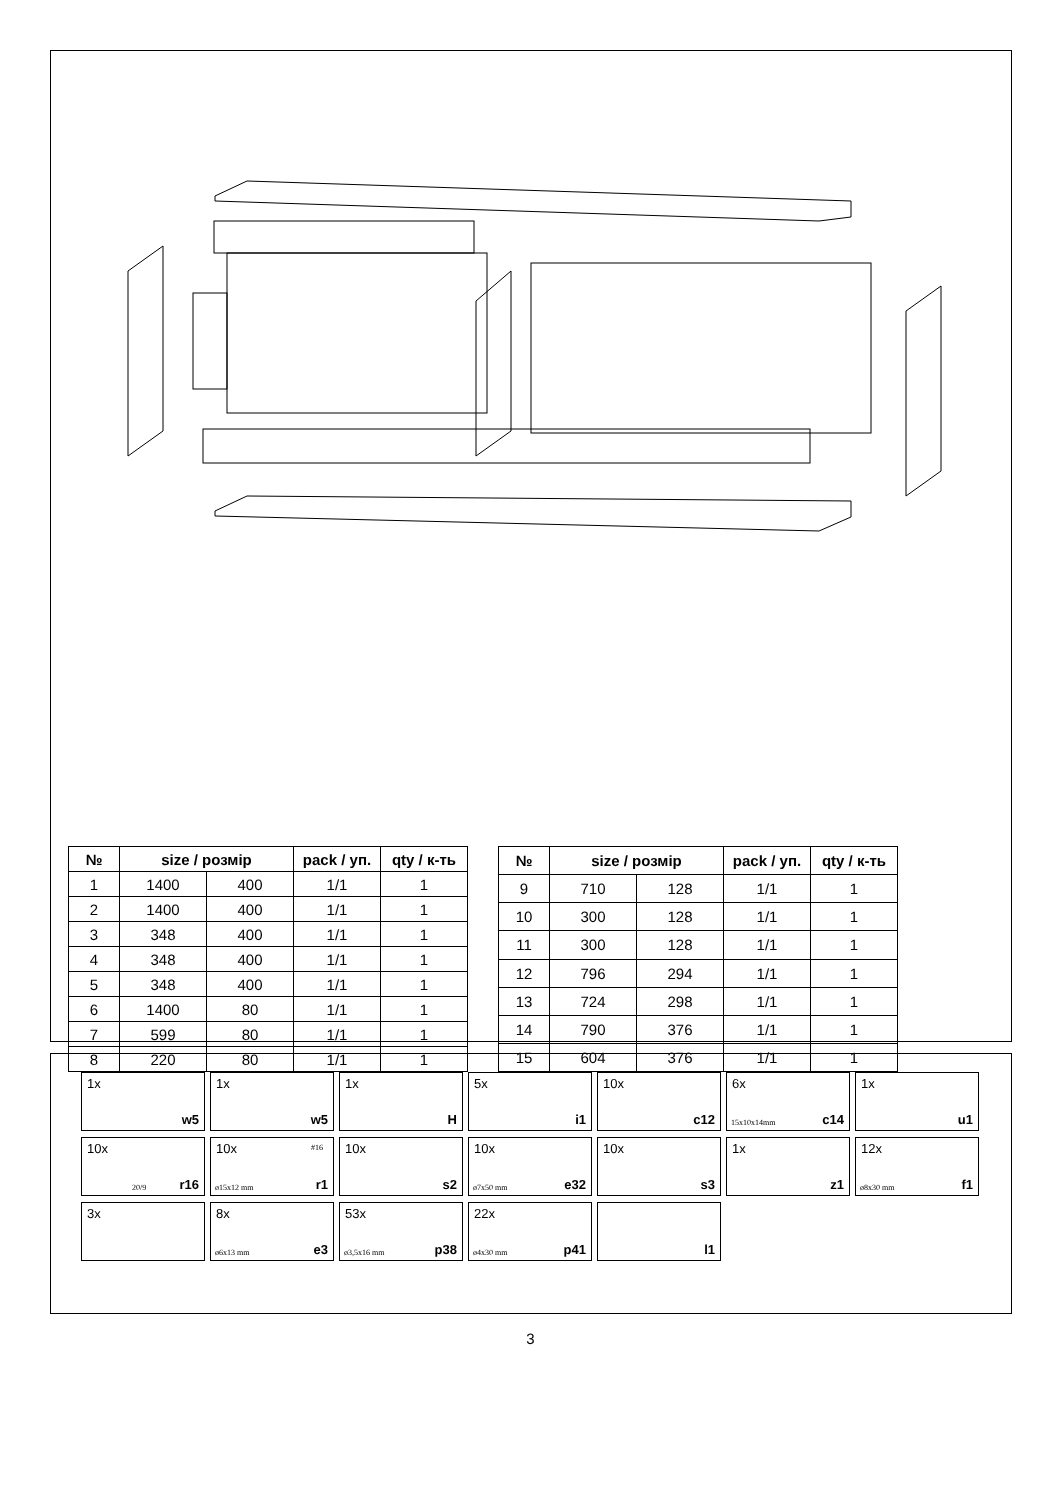| № | size / розмір | | pack / уп. | qty / к-ть |
| --- | --- | --- | --- | --- |
| 1 | 1400 | 400 | 1/1 | 1 |
| 2 | 1400 | 400 | 1/1 | 1 |
| 3 | 348 | 400 | 1/1 | 1 |
| 4 | 348 | 400 | 1/1 | 1 |
| 5 | 348 | 400 | 1/1 | 1 |
| 6 | 1400 | 80 | 1/1 | 1 |
| 7 | 599 | 80 | 1/1 | 1 |
| 8 | 220 | 80 | 1/1 | 1 |
| № | size / розмір | | pack / уп. | qty / к-ть |
| --- | --- | --- | --- | --- |
| 9 | 710 | 128 | 1/1 | 1 |
| 10 | 300 | 128 | 1/1 | 1 |
| 11 | 300 | 128 | 1/1 | 1 |
| 12 | 796 | 294 | 1/1 | 1 |
| 13 | 724 | 298 | 1/1 | 1 |
| 14 | 790 | 376 | 1/1 | 1 |
| 15 | 604 | 376 | 1/1 | 1 |
1x
w5
1x
w5
1x
H
5x
i1
10x
c12
6x
15x10x14mm c14
1x
u1
10x
20/9 r16
10x #16
ø15x12 mm r1
10x
s2
10x
ø7x50 mm e32
10x
s3
1x
z1
12x
ø8x30 mm f1
3x
8x
ø6x13 mm e3
53x
ø3,5x16 mm p38
22x
ø4x30 mm p41
l1
3